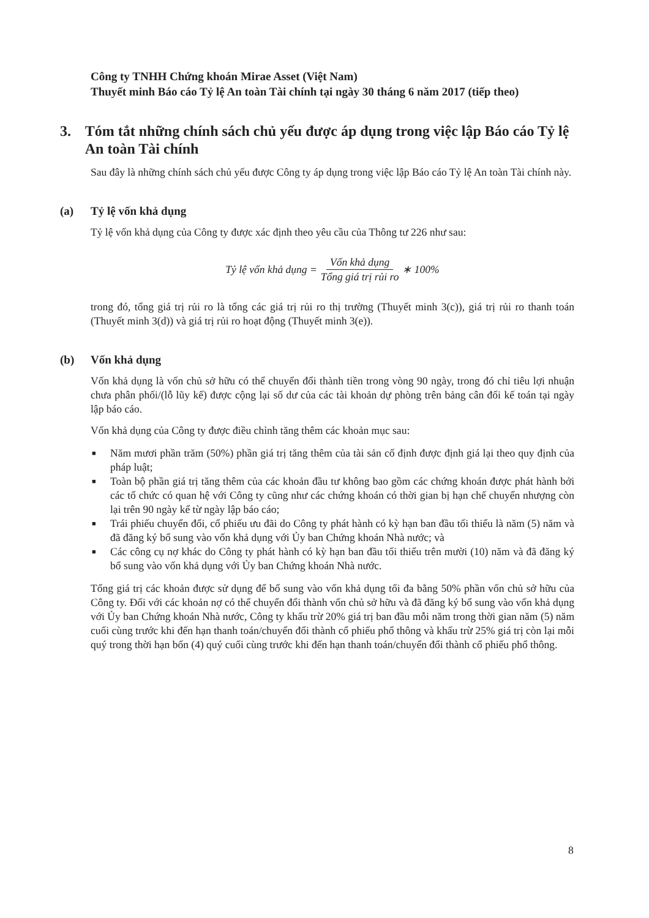Công ty TNHH Chứng khoán Mirae Asset (Việt Nam)
Thuyết minh Báo cáo Tỷ lệ An toàn Tài chính tại ngày 30 tháng 6 năm 2017 (tiếp theo)
3. Tóm tắt những chính sách chủ yếu được áp dụng trong việc lập Báo cáo Tỷ lệ An toàn Tài chính
Sau đây là những chính sách chủ yếu được Công ty áp dụng trong việc lập Báo cáo Tỷ lệ An toàn Tài chính này.
(a) Tỷ lệ vốn khả dụng
Tỷ lệ vốn khả dụng của Công ty được xác định theo yêu cầu của Thông tư 226 như sau:
Tỷ lệ vốn khả dụng = Vốn khả dụng Tổng giá trị rủi ro ∗ 100%
trong đó, tổng giá trị rủi ro là tổng các giá trị rủi ro thị trường (Thuyết minh 3(c)), giá trị rủi ro thanh toán (Thuyết minh 3(d)) và giá trị rủi ro hoạt động (Thuyết minh 3(e)).
(b) Vốn khả dụng
Vốn khả dụng là vốn chủ sở hữu có thể chuyển đổi thành tiền trong vòng 90 ngày, trong đó chỉ tiêu lợi nhuận chưa phân phối/(lỗ lũy kế) được cộng lại số dư của các tài khoản dự phòng trên bảng cân đối kế toán tại ngày lập báo cáo.
Vốn khả dụng của Công ty được điều chỉnh tăng thêm các khoản mục sau:
■ Năm mươi phần trăm (50%) phần giá trị tăng thêm của tài sản cố định được định giá lại theo quy định của pháp luật;
■ Toàn bộ phần giá trị tăng thêm của các khoản đầu tư không bao gồm các chứng khoán được phát hành bởi các tổ chức có quan hệ với Công ty cũng như các chứng khoán có thời gian bị hạn chế chuyển nhượng còn lại trên 90 ngày kể từ ngày lập báo cáo;
■ Trái phiếu chuyển đổi, cổ phiếu ưu đãi do Công ty phát hành có kỳ hạn ban đầu tối thiểu là năm (5) năm và đã đăng ký bổ sung vào vốn khả dụng với Ủy ban Chứng khoán Nhà nước; và
■ Các công cụ nợ khác do Công ty phát hành có kỳ hạn ban đầu tối thiểu trên mười (10) năm và đã đăng ký bổ sung vào vốn khả dụng với Ủy ban Chứng khoán Nhà nước.
Tổng giá trị các khoản được sử dụng để bổ sung vào vốn khả dụng tối đa bằng 50% phần vốn chủ sở hữu của Công ty. Đối với các khoản nợ có thể chuyển đổi thành vốn chủ sở hữu và đã đăng ký bổ sung vào vốn khả dụng với Ủy ban Chứng khoán Nhà nước, Công ty khấu trừ 20% giá trị ban đầu mỗi năm trong thời gian năm (5) năm cuối cùng trước khi đến hạn thanh toán/chuyển đổi thành cổ phiếu phổ thông và khấu trừ 25% giá trị còn lại mỗi quý trong thời hạn bốn (4) quý cuối cùng trước khi đến hạn thanh toán/chuyển đổi thành cổ phiếu phổ thông.
8